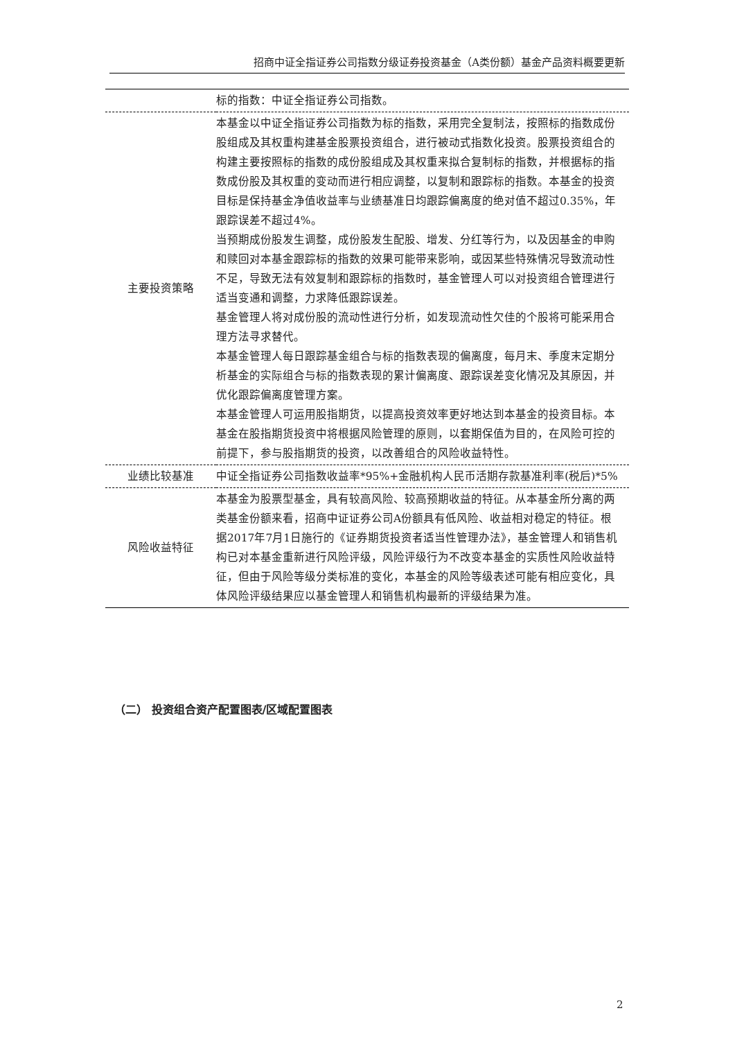招商中证全指证券公司指数分级证券投资基金（A类份额）基金产品资料概要更新
| | 标的指数：中证全指证券公司指数。 |
| 主要投资策略 | 本基金以中证全指证券公司指数为标的指数，采用完全复制法，按照标的指数成份股组成及其权重构建基金股票投资组合，进行被动式指数化投资。股票投资组合的构建主要按照标的指数的成份股组成及其权重来拟合复制标的指数，并根据标的指数成份股及其权重的变动而进行相应调整，以复制和跟踪标的指数。本基金的投资目标是保持基金净值收益率与业绩基准日均跟踪偏离度的绝对值不超过0.35%，年跟踪误差不超过4%。 当预期成份股发生调整，成份股发生配股、增发、分红等行为，以及因基金的申购和赎回对本基金跟踪标的指数的效果可能带来影响，或因某些特殊情况导致流动性不足，导致无法有效复制和跟踪标的指数时，基金管理人可以对投资组合管理进行适当变通和调整，力求降低跟踪误差。 基金管理人将对成份股的流动性进行分析，如发现流动性欠佳的个股将可能采用合理方法寻求替代。 本基金管理人每日跟踪基金组合与标的指数表现的偏离度，每月末、季度末定期分析基金的实际组合与标的指数表现的累计偏离度、跟踪误差变化情况及其原因，并优化跟踪偏离度管理方案。 本基金管理人可运用股指期货，以提高投资效率更好地达到本基金的投资目标。本基金在股指期货投资中将根据风险管理的原则，以套期保值为目的，在风险可控的前提下，参与股指期货的投资，以改善组合的风险收益特性。 |
| 业绩比较基准 | 中证全指证券公司指数收益率*95%+金融机构人民币活期存款基准利率(税后)*5% |
| 风险收益特征 | 本基金为股票型基金，具有较高风险、较高预期收益的特征。从本基金所分离的两类基金份额来看，招商中证证券公司A份额具有低风险、收益相对稳定的特征。根据2017年7月1日施行的《证券期货投资者适当性管理办法》，基金管理人和销售机构已对本基金重新进行风险评级，风险评级行为不改变本基金的实质性风险收益特征，但由于风险等级分类标准的变化，本基金的风险等级表述可能有相应变化，具体风险评级结果应以基金管理人和销售机构最新的评级结果为准。 |
（二） 投资组合资产配置图表/区域配置图表
2